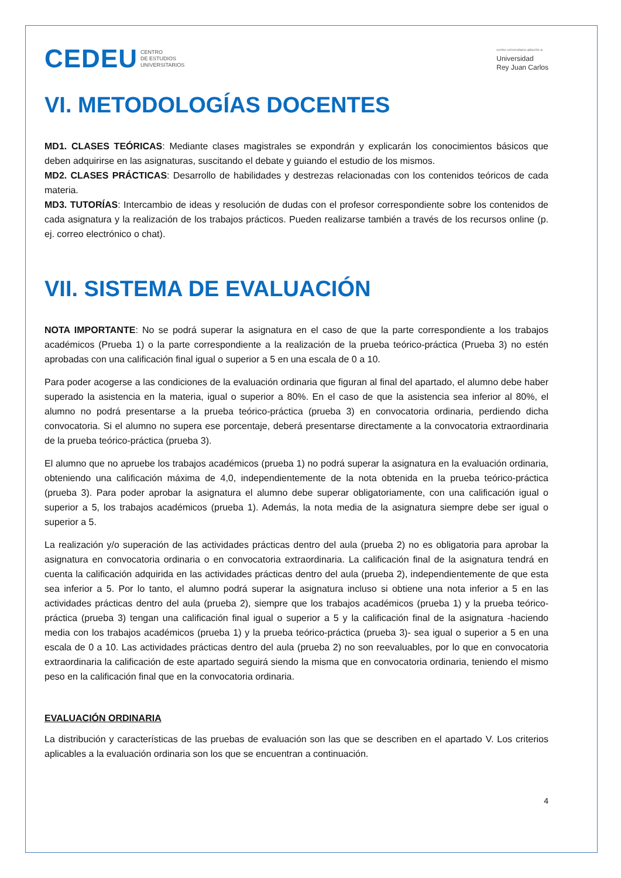CEDEU CENTRO
DE ESTUDIOS
UNIVERSITARIOS
centro universitario adscrito a:
Universidad
Rey Juan Carlos
VI. METODOLOGÍAS DOCENTES
MD1. CLASES TEÓRICAS: Mediante clases magistrales se expondrán y explicarán los conocimientos básicos que deben adquirirse en las asignaturas, suscitando el debate y guiando el estudio de los mismos.
MD2. CLASES PRÁCTICAS: Desarrollo de habilidades y destrezas relacionadas con los contenidos teóricos de cada materia.
MD3. TUTORÍAS: Intercambio de ideas y resolución de dudas con el profesor correspondiente sobre los contenidos de cada asignatura y la realización de los trabajos prácticos. Pueden realizarse también a través de los recursos online (p. ej. correo electrónico o chat).
VII. SISTEMA DE EVALUACIÓN
NOTA IMPORTANTE: No se podrá superar la asignatura en el caso de que la parte correspondiente a los trabajos académicos (Prueba 1) o la parte correspondiente a la realización de la prueba teórico-práctica (Prueba 3) no estén aprobadas con una calificación final igual o superior a 5 en una escala de 0 a 10.
Para poder acogerse a las condiciones de la evaluación ordinaria que figuran al final del apartado, el alumno debe haber superado la asistencia en la materia, igual o superior a 80%. En el caso de que la asistencia sea inferior al 80%, el alumno no podrá presentarse a la prueba teórico-práctica (prueba 3) en convocatoria ordinaria, perdiendo dicha convocatoria. Si el alumno no supera ese porcentaje, deberá presentarse directamente a la convocatoria extraordinaria de la prueba teórico-práctica (prueba 3).
El alumno que no apruebe los trabajos académicos (prueba 1) no podrá superar la asignatura en la evaluación ordinaria, obteniendo una calificación máxima de 4,0, independientemente de la nota obtenida en la prueba teórico-práctica (prueba 3). Para poder aprobar la asignatura el alumno debe superar obligatoriamente, con una calificación igual o superior a 5, los trabajos académicos (prueba 1). Además, la nota media de la asignatura siempre debe ser igual o superior a 5.
La realización y/o superación de las actividades prácticas dentro del aula (prueba 2) no es obligatoria para aprobar la asignatura en convocatoria ordinaria o en convocatoria extraordinaria. La calificación final de la asignatura tendrá en cuenta la calificación adquirida en las actividades prácticas dentro del aula (prueba 2), independientemente de que esta sea inferior a 5. Por lo tanto, el alumno podrá superar la asignatura incluso si obtiene una nota inferior a 5 en las actividades prácticas dentro del aula (prueba 2), siempre que los trabajos académicos (prueba 1) y la prueba teórico-práctica (prueba 3) tengan una calificación final igual o superior a 5 y la calificación final de la asignatura -haciendo media con los trabajos académicos (prueba 1) y la prueba teórico-práctica (prueba 3)- sea igual o superior a 5 en una escala de 0 a 10. Las actividades prácticas dentro del aula (prueba 2) no son reevaluables, por lo que en convocatoria extraordinaria la calificación de este apartado seguirá siendo la misma que en convocatoria ordinaria, teniendo el mismo peso en la calificación final que en la convocatoria ordinaria.
EVALUACIÓN ORDINARIA
La distribución y características de las pruebas de evaluación son las que se describen en el apartado V. Los criterios aplicables a la evaluación ordinaria son los que se encuentran a continuación.
4